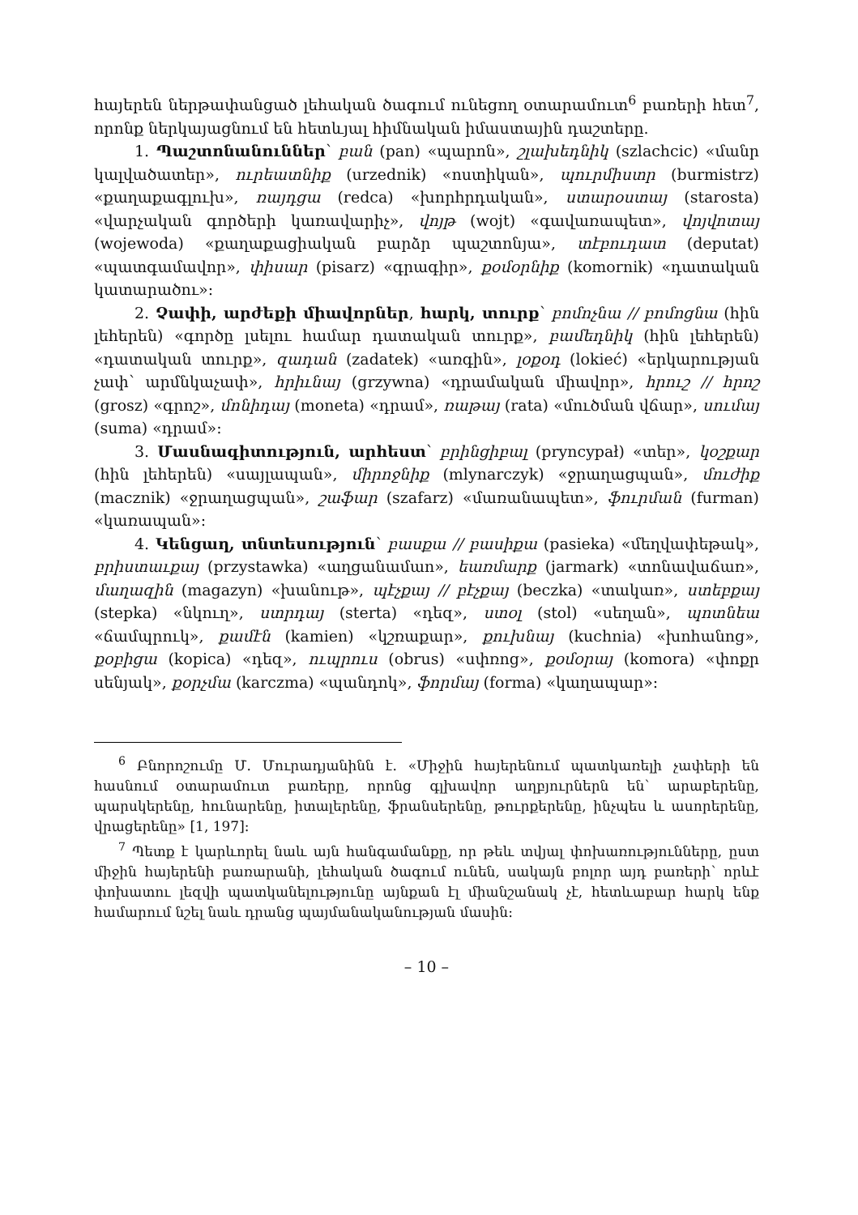հայերեն ներթափանցած լեհական ծագում ունեցող օտարամուտ<sup>6</sup> բառերի հետ<sup>7</sup>, որոնք ներկայացնում են հետևյալ հիմնական իմաստային դաշտերը.
1. Պաշտոնանուններ՝ բան (pan) «պարոն», շլախեդնիկ (szlachcic) «մանր կալվածատեր», ուրեատնիք (urzednik) «ոստիկան», պուրմիստր (burmistrz) «քաղաքագլուխ», ռայդցա (redca) «խորհրդական», ստարօստայ (starosta) «վարչական գործերի կառավարիչ», վոյթ (wojt) «գավառապետ», վոյվոտայ (wojewoda) «քաղաքացիական բարձր պաշտոնյա», տէբուդատ (deputat) «պատգամավոր», փիսար (pisarz) «գրագիր», քօմօրնիք (komornik) «դատական կատարածու»:
2. Չափի, արժեքի միավորներ, հարկ, տուրք՝ բոմոչնա // բոմոցնա (հին լեհերեն) «գործը լսելու համար դատական տուրք», բամեդնիկ (հին լեհերեն) «դատական տուրք», զադան (zadatek) «առգին», լօքօդ (lokieć) «երկարության չափ՝ արմնկաչափ», հրիւնայ (grzywna) «դրամական միավոր», հրուշ // հրոշ (grosz) «գրոշ», մոնիդայ (moneta) «դրամ», ռաթայ (rata) «մուծման վճար», սումայ (suma) «դրամ»:
3. Մասնագիտություն, արհեստ՝ բրինցիբալ (pryncypał) «տեր», կօշքար (հին լեհերեն) «սայլապան», միրոջնիք (mlynarczyk) «ջրաղացպան», մուժիք (macznik) «ջրաղացպան», շաֆար (szafarz) «մառանապետ», ֆուրման (furman) «կառապան»:
4. Կենցաղ, տնտեսություն՝ բասքա // բասիքա (pasieka) «մեղվափեթակ», բրիստաւքայ (przystawka) «աղցանամաn», եառմարք (jarmark) «տոնավաճառ», մաղազին (magazyn) «խանութ», պէչքայ // բէչքայ (beczka) «տակառ», ստեբքայ (stepka) «նկուղ», ստրդայ (sterta) «դեզ», ստօլ (stol) «սեղան», պոտնեա «ճամպրուկ», քամէն (kamien) «կշռաքար», քուխնայ (kuchnia) «խոհանոց», քօբիցա (kopica) «դեզ», ուպրուս (obrus) «սփռոց», քօմօրայ (komora) «փոքր սենյակ», քօրչմա (karczma) «պանդոկ», ֆորմայ (forma) «կաղապար»:
<sup>6</sup> Բնորոշումը Մ. Մուրադյանինն է. «Միջին հայերենում պատկառելի չափերի են հասնում օտարամուտ բառերը, որոնց գլխավոր աղբյուրներն են՝ արաբերենը, պարսկերենը, հունարենը, իտալերենը, ֆրանսերենը, թուրքերենը, ինչպես և ասորերենը, վրացերենը» [1, 197]:
<sup>7</sup> Պետք է կարևորել նաև այն հանգամանքը, որ թեև տվյալ փոխառությունները, ըստ միջին հայերենի բառարանի, լեհական ծագում ունեն, սակայն բոլոր այդ բառերի՝ որևէ փոխատու լեզվի պատկանելությունը այնքան էլ միանշանակ չէ, հետևաբար հարկ ենք համարում նշել նաև դրանց պայմանականության մասին:
– 10 –